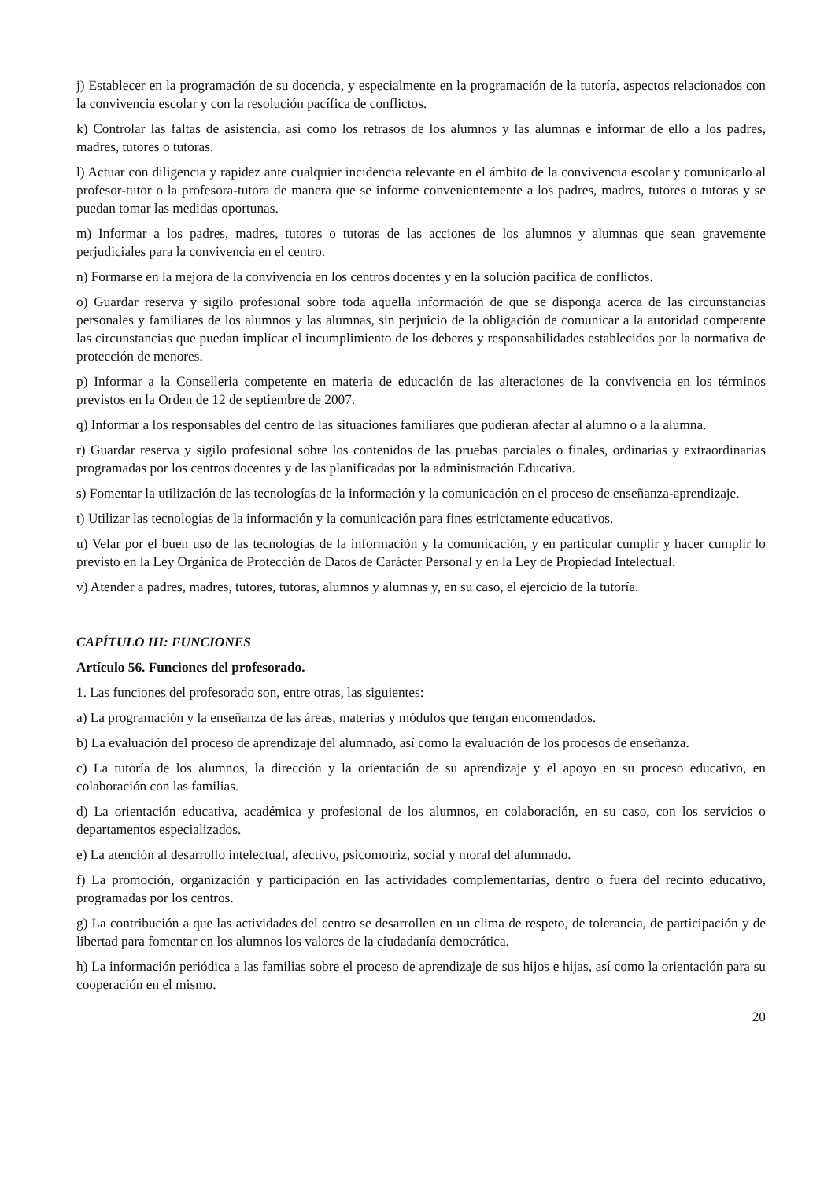j) Establecer en la programación de su docencia, y especialmente en la programación de la tutoría, aspectos relacionados con la convivencia escolar y con la resolución pacífica de conflictos.
k) Controlar las faltas de asistencia, así como los retrasos de los alumnos y las alumnas e informar de ello a los padres, madres, tutores o tutoras.
l) Actuar con diligencia y rapidez ante cualquier incidencia relevante en el ámbito de la convivencia escolar y comunicarlo al profesor-tutor o la profesora-tutora de manera que se informe convenientemente a los padres, madres, tutores o tutoras y se puedan tomar las medidas oportunas.
m) Informar a los padres, madres, tutores o tutoras de las acciones de los alumnos y alumnas que sean gravemente perjudiciales para la convivencia en el centro.
n) Formarse en la mejora de la convivencia en los centros docentes y en la solución pacífica de conflictos.
o) Guardar reserva y sigilo profesional sobre toda aquella información de que se disponga acerca de las circunstancias personales y familiares de los alumnos y las alumnas, sin perjuicio de la obligación de comunicar a la autoridad competente las circunstancias que puedan implicar el incumplimiento de los deberes y responsabilidades establecidos por la normativa de protección de menores.
p) Informar a la Conselleria competente en materia de educación de las alteraciones de la convivencia en los términos previstos en la Orden de 12 de septiembre de 2007.
q) Informar a los responsables del centro de las situaciones familiares que pudieran afectar al alumno o a la alumna.
r) Guardar reserva y sigilo profesional sobre los contenidos de las pruebas parciales o finales, ordinarias y extraordinarias programadas por los centros docentes y de las planificadas por la administración Educativa.
s) Fomentar la utilización de las tecnologías de la información y la comunicación en el proceso de enseñanza-aprendizaje.
t) Utilizar las tecnologías de la información y la comunicación para fines estrictamente educativos.
u) Velar por el buen uso de las tecnologías de la información y la comunicación, y en particular cumplir y hacer cumplir lo previsto en la Ley Orgánica de Protección de Datos de Carácter Personal y en la Ley de Propiedad Intelectual.
v) Atender a padres, madres, tutores, tutoras, alumnos y alumnas y, en su caso, el ejercicio de la tutoría.
CAPÍTULO III: FUNCIONES
Artículo 56. Funciones del profesorado.
1. Las funciones del profesorado son, entre otras, las siguientes:
a) La programación y la enseñanza de las áreas, materias y módulos que tengan encomendados.
b) La evaluación del proceso de aprendizaje del alumnado, así como la evaluación de los procesos de enseñanza.
c) La tutoría de los alumnos, la dirección y la orientación de su aprendizaje y el apoyo en su proceso educativo, en colaboración con las familias.
d) La orientación educativa, académica y profesional de los alumnos, en colaboración, en su caso, con los servicios o departamentos especializados.
e) La atención al desarrollo intelectual, afectivo, psicomotriz, social y moral del alumnado.
f) La promoción, organización y participación en las actividades complementarias, dentro o fuera del recinto educativo, programadas por los centros.
g) La contribución a que las actividades del centro se desarrollen en un clima de respeto, de tolerancia, de participación y de libertad para fomentar en los alumnos los valores de la ciudadanía democrática.
h) La información periódica a las familias sobre el proceso de aprendizaje de sus hijos e hijas, así como la orientación para su cooperación en el mismo.
20